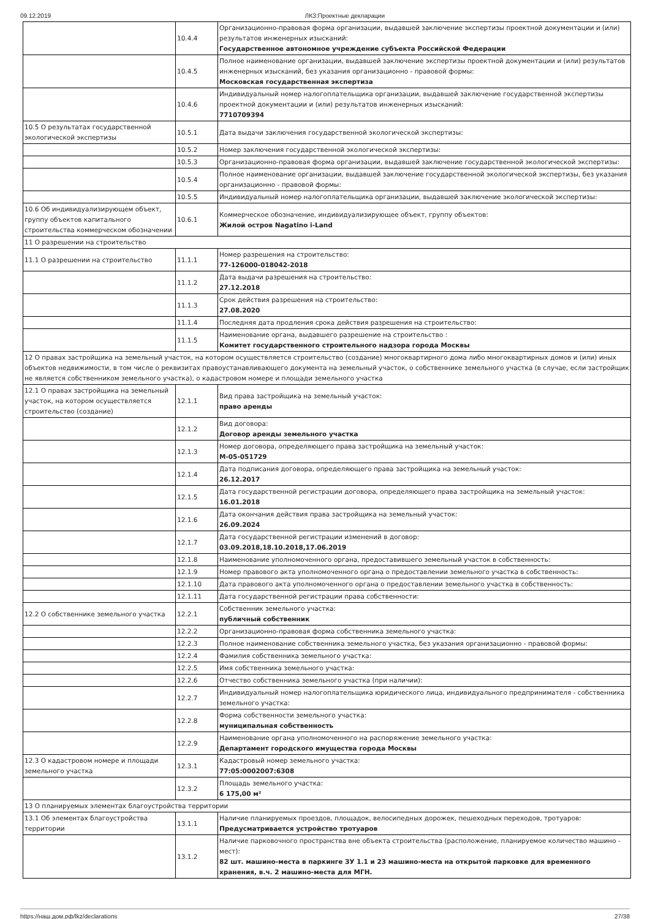09.12.2019 ЛКЗ:Проектные декларации
| | 10.4.4 | Организационно-правовая форма организации, выдавшей заключение экспертизы проектной документации и (или) результатов инженерных изысканий: Государственное автономное учреждение субъекта Российской Федерации |
| | 10.4.5 | Полное наименование организации, выдавшей заключение экспертизы проектной документации и (или) результатов инженерных изысканий, без указания организационно - правовой формы: Московская государственная экспертиза |
| | 10.4.6 | Индивидуальный номер налогоплательщика организации, выдавшей заключение государственной экспертизы проектной документации и (или) результатов инженерных изысканий: 7710709394 |
| 10.5 О результатах государственной экологической экспертизы | 10.5.1 | Дата выдачи заключения государственной экологической экспертизы: |
| | 10.5.2 | Номер заключения государственной экологической экспертизы: |
| | 10.5.3 | Организационно-правовая форма организации, выдавшей заключение государственной экологической экспертизы: |
| | 10.5.4 | Полное наименование организации, выдавшей заключение государственной экологической экспертизы, без указания организационно - правовой формы: |
| | 10.5.5 | Индивидуальный номер налогоплательщика организации, выдавшей заключение экологической экспертизы: |
| 10.6 Об индивидуализирующем объект, группу объектов капитального строительства коммерческом обозначении | 10.6.1 | Коммерческое обозначение, индивидуализирующее объект, группу объектов: Жилой остров Nagatino i-Land |
| 11 О разрешении на строительство | | |
| 11.1 О разрешении на строительство | 11.1.1 | Номер разрешения на строительство: 77-126000-018042-2018 |
| | 11.1.2 | Дата выдачи разрешения на строительство: 27.12.2018 |
| | 11.1.3 | Срок действия разрешения на строительство: 27.08.2020 |
| | 11.1.4 | Последняя дата продления срока действия разрешения на строительство: |
| | 11.1.5 | Наименование органа, выдавшего разрешение на строительство : Комитет государственного строительного надзора города Москвы |
| 12 О правах застройщика на земельный участок, на котором осуществляется строительство (создание) многоквартирного дома либо многоквартирных домов и (или) иных объектов недвижимости, в том числе о реквизитах правоустанавливающего документа на земельный участок, о собственнике земельного участка (в случае, если застройщик не является собственником земельного участка), о кадастровом номере и площади земельного участка | | |
| 12.1 О правах застройщика на земельный участок, на котором осуществляется строительство (создание) | 12.1.1 | Вид права застройщика на земельный участок: право аренды |
| | 12.1.2 | Вид договора: Договор аренды земельного участка |
| | 12.1.3 | Номер договора, определяющего права застройщика на земельный участок: М-05-051729 |
| | 12.1.4 | Дата подписания договора, определяющего права застройщика на земельный участок: 26.12.2017 |
| | 12.1.5 | Дата государственной регистрации договора, определяющего права застройщика на земельный участок: 16.01.2018 |
| | 12.1.6 | Дата окончания действия права застройщика на земельный участок: 26.09.2024 |
| | 12.1.7 | Дата государственной регистрации изменений в договор: 03.09.2018,18.10.2018,17.06.2019 |
| | 12.1.8 | Наименование уполномоченного органа, предоставившего земельный участок в собственность: |
| | 12.1.9 | Номер правового акта уполномоченного органа о предоставлении земельного участка в собственность: |
| | 12.1.10 | Дата правового акта уполномоченного органа о предоставлении земельного участка в собственность: |
| | 12.1.11 | Дата государственной регистрации права собственности: |
| 12.2 О собственнике земельного участка | 12.2.1 | Собственник земельного участка: публичный собственник |
| | 12.2.2 | Организационно-правовая форма собственника земельного участка: |
| | 12.2.3 | Полное наименование собственника земельного участка, без указания организационно - правовой формы: |
| | 12.2.4 | Фамилия собственника земельного участка: |
| | 12.2.5 | Имя собственника земельного участка: |
| | 12.2.6 | Отчество собственника земельного участка (при наличии): |
| | 12.2.7 | Индивидуальный номер налогоплательщика юридического лица, индивидуального предпринимателя - собственника земельного участка: |
| | 12.2.8 | Форма собственности земельного участка: муниципальная собственность |
| | 12.2.9 | Наименование органа уполномоченного на распоряжение земельного участка: Департамент городского имущества города Москвы |
| 12.3 О кадастровом номере и площади земельного участка | 12.3.1 | Кадастровый номер земельного участка: 77:05:0002007:6308 |
| | 12.3.2 | Площадь земельного участка: 6 175,00 м² |
| 13 О планируемых элементах благоустройства территории | | |
| 13.1 Об элементах благоустройства территории | 13.1.1 | Наличие планируемых проездов, площадок, велосипедных дорожек, пешеходных переходов, тротуаров: Предусматривается устройство тротуаров |
| | 13.1.2 | Наличие парковочного пространства вне объекта строительства (расположение, планируемое количество машино - мест): 82 шт. машино-места в паркинге ЗУ 1.1 и 23 машино-места на открытой парковке для временного хранения, в.ч. 2 машино-места для МГН. |
https://наш.дом.рф/lkz/declarations 27/38